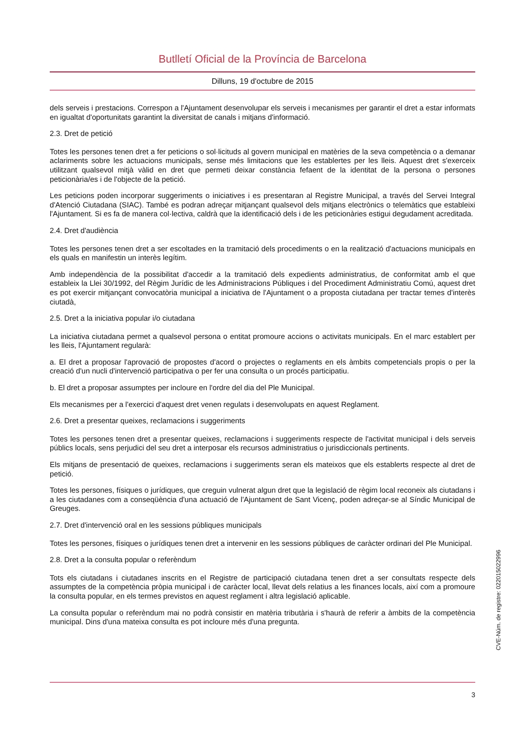Butlletí Oficial de la Província de Barcelona
Dilluns, 19 d'octubre de 2015
dels serveis i prestacions. Correspon a l'Ajuntament desenvolupar els serveis i mecanismes per garantir el dret a estar informats en igualtat d'oportunitats garantint la diversitat de canals i mitjans d'informació.
2.3. Dret de petició
Totes les persones tenen dret a fer peticions o sol·licituds al govern municipal en matèries de la seva competència o a demanar aclariments sobre les actuacions municipals, sense més limitacions que les establertes per les lleis. Aquest dret s'exerceix utilitzant qualsevol mitjà vàlid en dret que permeti deixar constància fefaent de la identitat de la persona o persones peticionària/es i de l'objecte de la petició.
Les peticions poden incorporar suggeriments o iniciatives i es presentaran al Registre Municipal, a través del Servei Integral d'Atenció Ciutadana (SIAC). També es podran adreçar mitjançant qualsevol dels mitjans electrònics o telemàtics que estableixi l'Ajuntament. Si es fa de manera col·lectiva, caldrà que la identificació dels i de les peticionàries estigui degudament acreditada.
2.4. Dret d'audiència
Totes les persones tenen dret a ser escoltades en la tramitació dels procediments o en la realització d'actuacions municipals en els quals en manifestin un interès legítim.
Amb independència de la possibilitat d'accedir a la tramitació dels expedients administratius, de conformitat amb el que estableix la Llei 30/1992, del Règim Jurídic de les Administracions Públiques i del Procediment Administratiu Comú, aquest dret es pot exercir mitjançant convocatòria municipal a iniciativa de l'Ajuntament o a proposta ciutadana per tractar temes d'interès ciutadà,
2.5. Dret a la iniciativa popular i/o ciutadana
La iniciativa ciutadana permet a qualsevol persona o entitat promoure accions o activitats municipals. En el marc establert per les lleis, l'Ajuntament regularà:
a. El dret a proposar l'aprovació de propostes d'acord o projectes o reglaments en els àmbits competencials propis o per la creació d'un nucli d'intervenció participativa o per fer una consulta o un procés participatiu.
b. El dret a proposar assumptes per incloure en l'ordre del dia del Ple Municipal.
Els mecanismes per a l'exercici d'aquest dret venen regulats i desenvolupats en aquest Reglament.
2.6. Dret a presentar queixes, reclamacions i suggeriments
Totes les persones tenen dret a presentar queixes, reclamacions i suggeriments respecte de l'activitat municipal i dels serveis públics locals, sens perjudici del seu dret a interposar els recursos administratius o jurisdiccionals pertinents.
Els mitjans de presentació de queixes, reclamacions i suggeriments seran els mateixos que els establerts respecte al dret de petició.
Totes les persones, físiques o jurídiques, que creguin vulnerat algun dret que la legislació de règim local reconeix als ciutadans i a les ciutadanes com a conseqüència d'una actuació de l'Ajuntament de Sant Vicenç, poden adreçar-se al Síndic Municipal de Greuges.
2.7. Dret d'intervenció oral en les sessions públiques municipals
Totes les persones, físiques o jurídiques tenen dret a intervenir en les sessions públiques de caràcter ordinari del Ple Municipal.
2.8. Dret a la consulta popular o referèndum
Tots els ciutadans i ciutadanes inscrits en el Registre de participació ciutadana tenen dret a ser consultats respecte dels assumptes de la competència pròpia municipal i de caràcter local, llevat dels relatius a les finances locals, així com a promoure la consulta popular, en els termes previstos en aquest reglament i altra legislació aplicable.
La consulta popular o referèndum mai no podrà consistir en matèria tributària i s'haurà de referir a àmbits de la competència municipal. Dins d'una mateixa consulta es pot incloure més d'una pregunta.
3
CVE-Núm. de registre: 022015022996